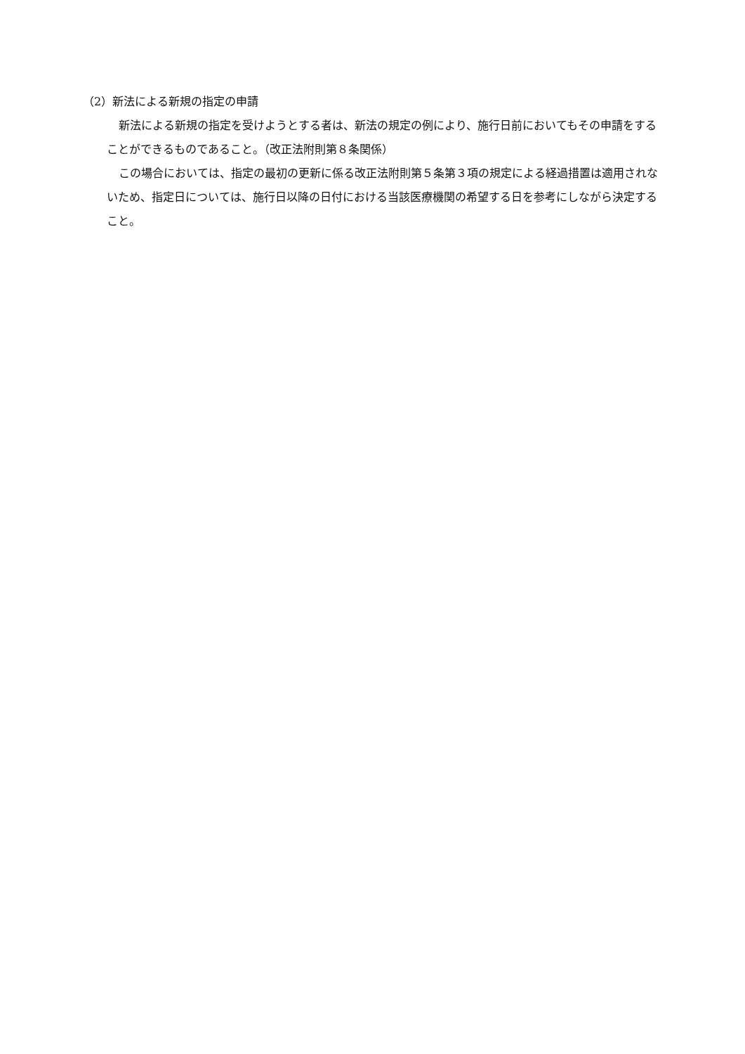（2）新法による新規の指定の申請
新法による新規の指定を受けようとする者は、新法の規定の例により、施行日前においてもその申請をすることができるものであること。（改正法附則第８条関係）
この場合においては、指定の最初の更新に係る改正法附則第５条第３項の規定による経過措置は適用されないため、指定日については、施行日以降の日付における当該医療機関の希望する日を参考にしながら決定すること。